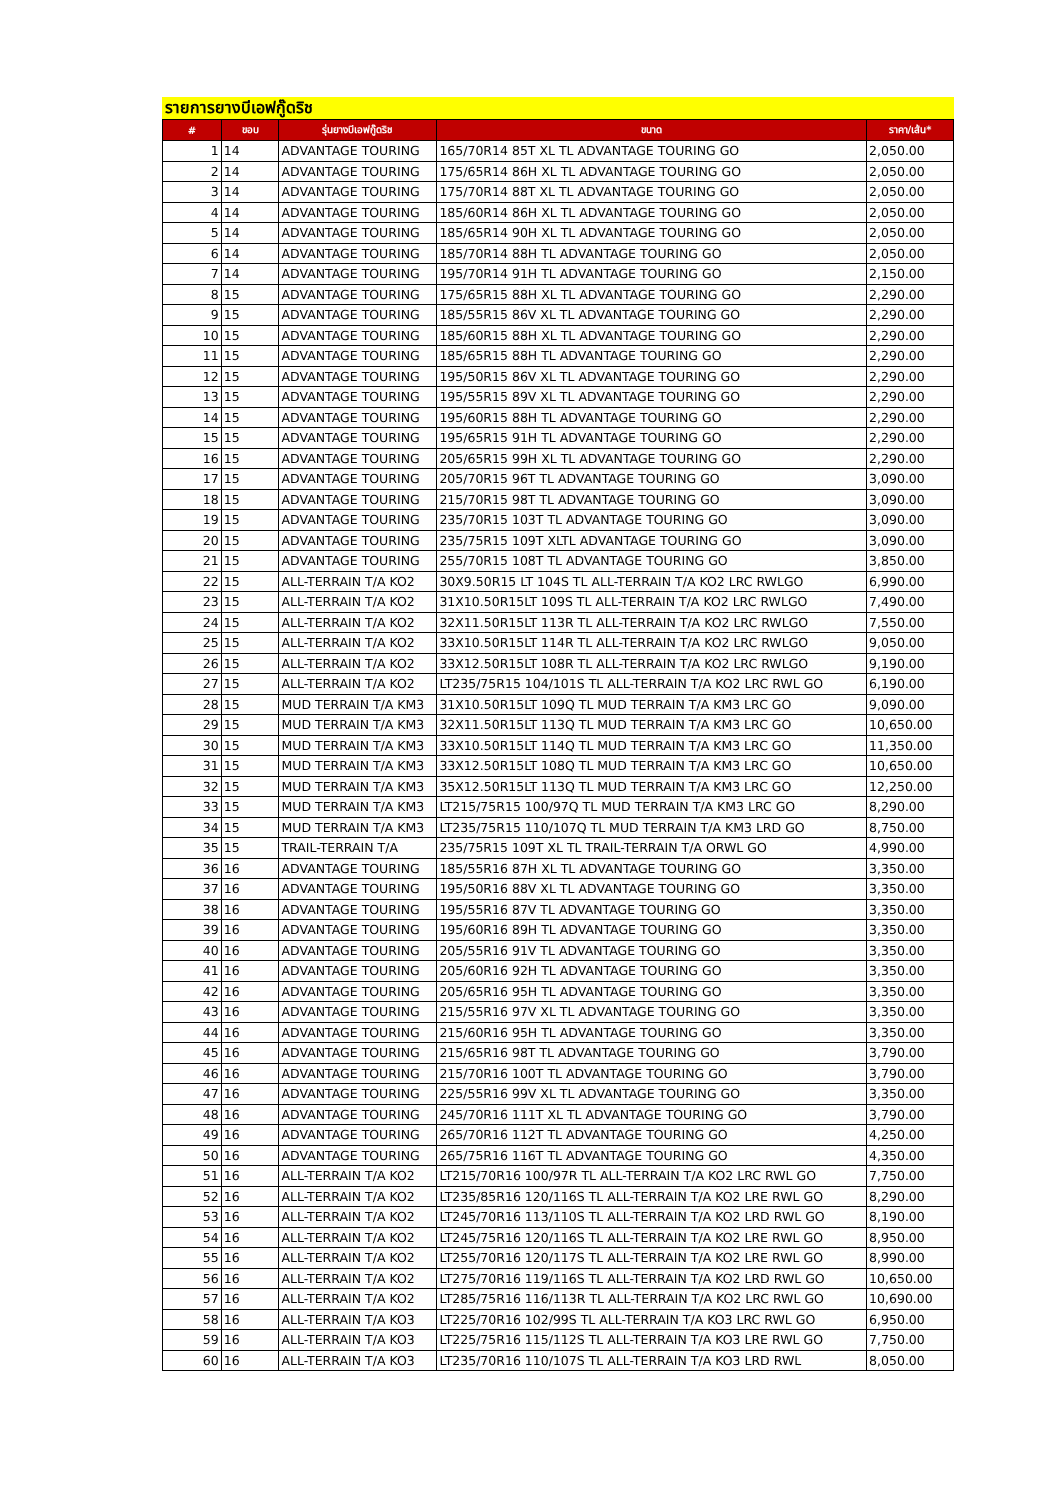รายการยางบีเอฟกู๊ดริช
| # | ขอบ | รุ่นยางบีเอฟกู๊ดริช | ขนาด | ราคา/เส้น* |
| --- | --- | --- | --- | --- |
| 1 | 14 | ADVANTAGE TOURING | 165/70R14 85T XL TL ADVANTAGE TOURING GO | 2,050.00 |
| 2 | 14 | ADVANTAGE TOURING | 175/65R14 86H XL TL ADVANTAGE TOURING GO | 2,050.00 |
| 3 | 14 | ADVANTAGE TOURING | 175/70R14 88T XL TL ADVANTAGE TOURING GO | 2,050.00 |
| 4 | 14 | ADVANTAGE TOURING | 185/60R14 86H XL TL ADVANTAGE TOURING GO | 2,050.00 |
| 5 | 14 | ADVANTAGE TOURING | 185/65R14 90H XL TL ADVANTAGE TOURING GO | 2,050.00 |
| 6 | 14 | ADVANTAGE TOURING | 185/70R14 88H TL ADVANTAGE TOURING GO | 2,050.00 |
| 7 | 14 | ADVANTAGE TOURING | 195/70R14 91H TL ADVANTAGE TOURING GO | 2,150.00 |
| 8 | 15 | ADVANTAGE TOURING | 175/65R15 88H XL TL ADVANTAGE TOURING GO | 2,290.00 |
| 9 | 15 | ADVANTAGE TOURING | 185/55R15 86V XL TL ADVANTAGE TOURING GO | 2,290.00 |
| 10 | 15 | ADVANTAGE TOURING | 185/60R15 88H XL TL ADVANTAGE TOURING GO | 2,290.00 |
| 11 | 15 | ADVANTAGE TOURING | 185/65R15 88H TL ADVANTAGE TOURING GO | 2,290.00 |
| 12 | 15 | ADVANTAGE TOURING | 195/50R15 86V XL TL ADVANTAGE TOURING GO | 2,290.00 |
| 13 | 15 | ADVANTAGE TOURING | 195/55R15 89V XL TL ADVANTAGE TOURING GO | 2,290.00 |
| 14 | 15 | ADVANTAGE TOURING | 195/60R15 88H TL ADVANTAGE TOURING GO | 2,290.00 |
| 15 | 15 | ADVANTAGE TOURING | 195/65R15 91H TL ADVANTAGE TOURING GO | 2,290.00 |
| 16 | 15 | ADVANTAGE TOURING | 205/65R15 99H XL TL ADVANTAGE TOURING GO | 2,290.00 |
| 17 | 15 | ADVANTAGE TOURING | 205/70R15 96T TL ADVANTAGE TOURING GO | 3,090.00 |
| 18 | 15 | ADVANTAGE TOURING | 215/70R15 98T TL ADVANTAGE TOURING GO | 3,090.00 |
| 19 | 15 | ADVANTAGE TOURING | 235/70R15 103T TL ADVANTAGE TOURING GO | 3,090.00 |
| 20 | 15 | ADVANTAGE TOURING | 235/75R15 109T XLTL ADVANTAGE TOURING GO | 3,090.00 |
| 21 | 15 | ADVANTAGE TOURING | 255/70R15 108T TL ADVANTAGE TOURING GO | 3,850.00 |
| 22 | 15 | ALL-TERRAIN T/A KO2 | 30X9.50R15 LT 104S TL ALL-TERRAIN T/A KO2 LRC RWLGO | 6,990.00 |
| 23 | 15 | ALL-TERRAIN T/A KO2 | 31X10.50R15LT 109S TL ALL-TERRAIN T/A KO2 LRC RWLGO | 7,490.00 |
| 24 | 15 | ALL-TERRAIN T/A KO2 | 32X11.50R15LT 113R TL ALL-TERRAIN T/A KO2 LRC RWLGO | 7,550.00 |
| 25 | 15 | ALL-TERRAIN T/A KO2 | 33X10.50R15LT 114R TL ALL-TERRAIN T/A KO2 LRC RWLGO | 9,050.00 |
| 26 | 15 | ALL-TERRAIN T/A KO2 | 33X12.50R15LT 108R TL ALL-TERRAIN T/A KO2 LRC RWLGO | 9,190.00 |
| 27 | 15 | ALL-TERRAIN T/A KO2 | LT235/75R15 104/101S TL ALL-TERRAIN T/A KO2 LRC RWL GO | 6,190.00 |
| 28 | 15 | MUD TERRAIN T/A KM3 | 31X10.50R15LT 109Q TL MUD TERRAIN T/A KM3 LRC GO | 9,090.00 |
| 29 | 15 | MUD TERRAIN T/A KM3 | 32X11.50R15LT 113Q TL MUD TERRAIN T/A KM3 LRC GO | 10,650.00 |
| 30 | 15 | MUD TERRAIN T/A KM3 | 33X10.50R15LT 114Q TL MUD TERRAIN T/A KM3 LRC GO | 11,350.00 |
| 31 | 15 | MUD TERRAIN T/A KM3 | 33X12.50R15LT 108Q TL MUD TERRAIN T/A KM3 LRC GO | 10,650.00 |
| 32 | 15 | MUD TERRAIN T/A KM3 | 35X12.50R15LT 113Q TL MUD TERRAIN T/A KM3 LRC GO | 12,250.00 |
| 33 | 15 | MUD TERRAIN T/A KM3 | LT215/75R15 100/97Q TL MUD TERRAIN T/A KM3 LRC GO | 8,290.00 |
| 34 | 15 | MUD TERRAIN T/A KM3 | LT235/75R15 110/107Q TL MUD TERRAIN T/A KM3 LRD GO | 8,750.00 |
| 35 | 15 | TRAIL-TERRAIN T/A | 235/75R15 109T XL TL TRAIL-TERRAIN T/A ORWL GO | 4,990.00 |
| 36 | 16 | ADVANTAGE TOURING | 185/55R16 87H XL TL ADVANTAGE TOURING GO | 3,350.00 |
| 37 | 16 | ADVANTAGE TOURING | 195/50R16 88V XL TL ADVANTAGE TOURING GO | 3,350.00 |
| 38 | 16 | ADVANTAGE TOURING | 195/55R16 87V TL ADVANTAGE TOURING GO | 3,350.00 |
| 39 | 16 | ADVANTAGE TOURING | 195/60R16 89H TL ADVANTAGE TOURING GO | 3,350.00 |
| 40 | 16 | ADVANTAGE TOURING | 205/55R16 91V TL ADVANTAGE TOURING GO | 3,350.00 |
| 41 | 16 | ADVANTAGE TOURING | 205/60R16 92H TL ADVANTAGE TOURING GO | 3,350.00 |
| 42 | 16 | ADVANTAGE TOURING | 205/65R16 95H TL ADVANTAGE TOURING GO | 3,350.00 |
| 43 | 16 | ADVANTAGE TOURING | 215/55R16 97V XL TL ADVANTAGE TOURING GO | 3,350.00 |
| 44 | 16 | ADVANTAGE TOURING | 215/60R16 95H TL ADVANTAGE TOURING GO | 3,350.00 |
| 45 | 16 | ADVANTAGE TOURING | 215/65R16 98T TL ADVANTAGE TOURING GO | 3,790.00 |
| 46 | 16 | ADVANTAGE TOURING | 215/70R16 100T TL ADVANTAGE TOURING GO | 3,790.00 |
| 47 | 16 | ADVANTAGE TOURING | 225/55R16 99V XL TL ADVANTAGE TOURING GO | 3,350.00 |
| 48 | 16 | ADVANTAGE TOURING | 245/70R16 111T XL TL ADVANTAGE TOURING GO | 3,790.00 |
| 49 | 16 | ADVANTAGE TOURING | 265/70R16 112T TL ADVANTAGE TOURING GO | 4,250.00 |
| 50 | 16 | ADVANTAGE TOURING | 265/75R16 116T TL ADVANTAGE TOURING GO | 4,350.00 |
| 51 | 16 | ALL-TERRAIN T/A KO2 | LT215/70R16 100/97R TL ALL-TERRAIN T/A KO2 LRC RWL GO | 7,750.00 |
| 52 | 16 | ALL-TERRAIN T/A KO2 | LT235/85R16 120/116S TL ALL-TERRAIN T/A KO2 LRE RWL GO | 8,290.00 |
| 53 | 16 | ALL-TERRAIN T/A KO2 | LT245/70R16 113/110S TL ALL-TERRAIN T/A KO2 LRD RWL GO | 8,190.00 |
| 54 | 16 | ALL-TERRAIN T/A KO2 | LT245/75R16 120/116S TL ALL-TERRAIN T/A KO2 LRE RWL GO | 8,950.00 |
| 55 | 16 | ALL-TERRAIN T/A KO2 | LT255/70R16 120/117S TL ALL-TERRAIN T/A KO2 LRE RWL GO | 8,990.00 |
| 56 | 16 | ALL-TERRAIN T/A KO2 | LT275/70R16 119/116S TL ALL-TERRAIN T/A KO2 LRD RWL GO | 10,650.00 |
| 57 | 16 | ALL-TERRAIN T/A KO2 | LT285/75R16 116/113R TL ALL-TERRAIN T/A KO2 LRC RWL GO | 10,690.00 |
| 58 | 16 | ALL-TERRAIN T/A KO3 | LT225/70R16 102/99S TL ALL-TERRAIN T/A KO3 LRC RWL GO | 6,950.00 |
| 59 | 16 | ALL-TERRAIN T/A KO3 | LT225/75R16 115/112S TL ALL-TERRAIN T/A KO3 LRE RWL GO | 7,750.00 |
| 60 | 16 | ALL-TERRAIN T/A KO3 | LT235/70R16 110/107S TL ALL-TERRAIN T/A KO3 LRD RWL | 8,050.00 |